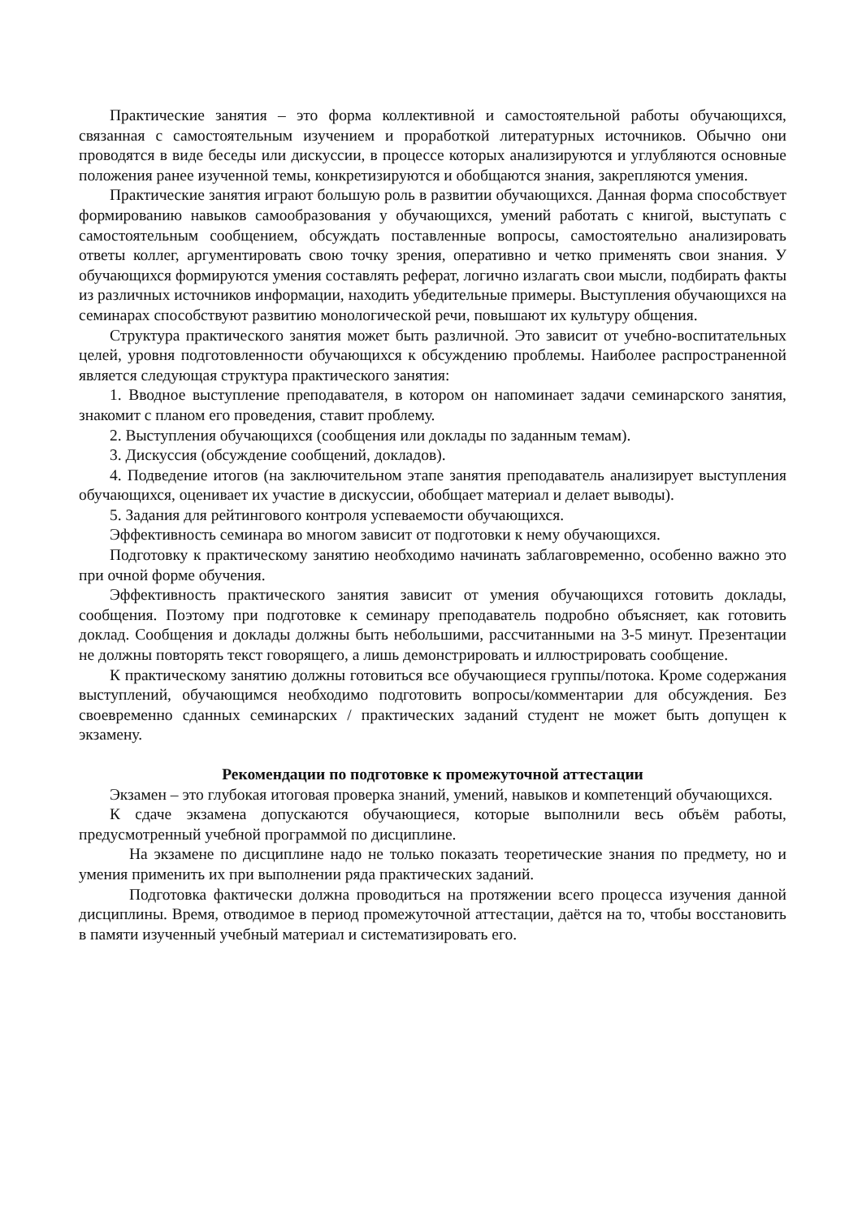Практические занятия – это форма коллективной и самостоятельной работы обучающихся, связанная с самостоятельным изучением и проработкой литературных источников. Обычно они проводятся в виде беседы или дискуссии, в процессе которых анализируются и углубляются основные положения ранее изученной темы, конкретизируются и обобщаются знания, закрепляются умения.
Практические занятия играют большую роль в развитии обучающихся. Данная форма способствует формированию навыков самообразования у обучающихся, умений работать с книгой, выступать с самостоятельным сообщением, обсуждать поставленные вопросы, самостоятельно анализировать ответы коллег, аргументировать свою точку зрения, оперативно и четко применять свои знания. У обучающихся формируются умения составлять реферат, логично излагать свои мысли, подбирать факты из различных источников информации, находить убедительные примеры. Выступления обучающихся на семинарах способствуют развитию монологической речи, повышают их культуру общения.
Структура практического занятия может быть различной. Это зависит от учебно-воспитательных целей, уровня подготовленности обучающихся к обсуждению проблемы. Наиболее распространенной является следующая структура практического занятия:
1. Вводное выступление преподавателя, в котором он напоминает задачи семинарского занятия, знакомит с планом его проведения, ставит проблему.
2. Выступления обучающихся (сообщения или доклады по заданным темам).
3. Дискуссия (обсуждение сообщений, докладов).
4. Подведение итогов (на заключительном этапе занятия преподаватель анализирует выступления обучающихся, оценивает их участие в дискуссии, обобщает материал и делает выводы).
5. Задания для рейтингового контроля успеваемости обучающихся.
Эффективность семинара во многом зависит от подготовки к нему обучающихся.
Подготовку к практическому занятию необходимо начинать заблаговременно, особенно важно это при очной форме обучения.
Эффективность практического занятия зависит от умения обучающихся готовить доклады, сообщения. Поэтому при подготовке к семинару преподаватель подробно объясняет, как готовить доклад. Сообщения и доклады должны быть небольшими, рассчитанными на 3-5 минут. Презентации не должны повторять текст говорящего, а лишь демонстрировать и иллюстрировать сообщение.
К практическому занятию должны готовиться все обучающиеся группы/потока. Кроме содержания выступлений, обучающимся необходимо подготовить вопросы/комментарии для обсуждения. Без своевременно сданных семинарских / практических заданий студент не может быть допущен к экзамену.
Рекомендации по подготовке к промежуточной аттестации
Экзамен – это глубокая итоговая проверка знаний, умений, навыков и компетенций обучающихся.
К сдаче экзамена допускаются обучающиеся, которые выполнили весь объём работы, предусмотренный учебной программой по дисциплине.
На экзамене по дисциплине надо не только показать теоретические знания по предмету, но и умения применить их при выполнении ряда практических заданий.
Подготовка фактически должна проводиться на протяжении всего процесса изучения данной дисциплины. Время, отводимое в период промежуточной аттестации, даётся на то, чтобы восстановить в памяти изученный учебный материал и систематизировать его.